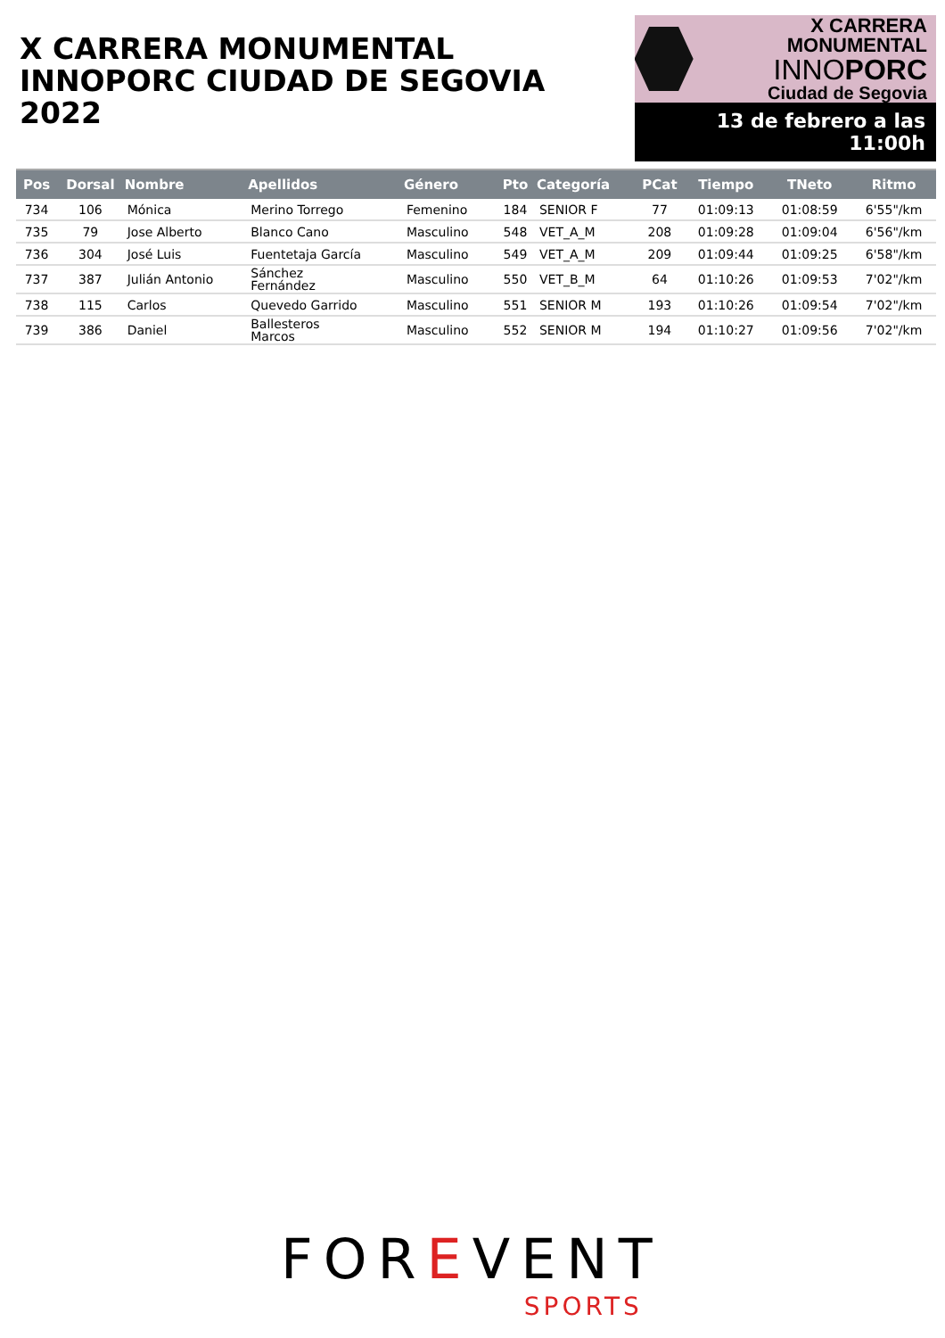X CARRERA MONUMENTAL
INNOPORC CIUDAD DE SEGOVIA 2022
X CARRERA MONUMENTAL
INNOPORC
Ciudad de Segovia
13 de febrero a las 11:00h
| Pos | Dorsal | Nombre | Apellidos | Género | Pto | Categoría | PCat | Tiempo | TNeto | Ritmo |
| --- | --- | --- | --- | --- | --- | --- | --- | --- | --- | --- |
| 734 | 106 | Mónica | Merino Torrego | Femenino | 184 | SENIOR F | 77 | 01:09:13 | 01:08:59 | 6'55"/km |
| 735 | 79 | Jose Alberto | Blanco Cano | Masculino | 548 | VET_A_M | 208 | 01:09:28 | 01:09:04 | 6'56"/km |
| 736 | 304 | José Luis | Fuentetaja García | Masculino | 549 | VET_A_M | 209 | 01:09:44 | 01:09:25 | 6'58"/km |
| 737 | 387 | Julián Antonio | Sánchez Fernández | Masculino | 550 | VET_B_M | 64 | 01:10:26 | 01:09:53 | 7'02"/km |
| 738 | 115 | Carlos | Quevedo Garrido | Masculino | 551 | SENIOR M | 193 | 01:10:26 | 01:09:54 | 7'02"/km |
| 739 | 386 | Daniel | Ballesteros Marcos | Masculino | 552 | SENIOR M | 194 | 01:10:27 | 01:09:56 | 7'02"/km |
FOREVENT
SPORTS